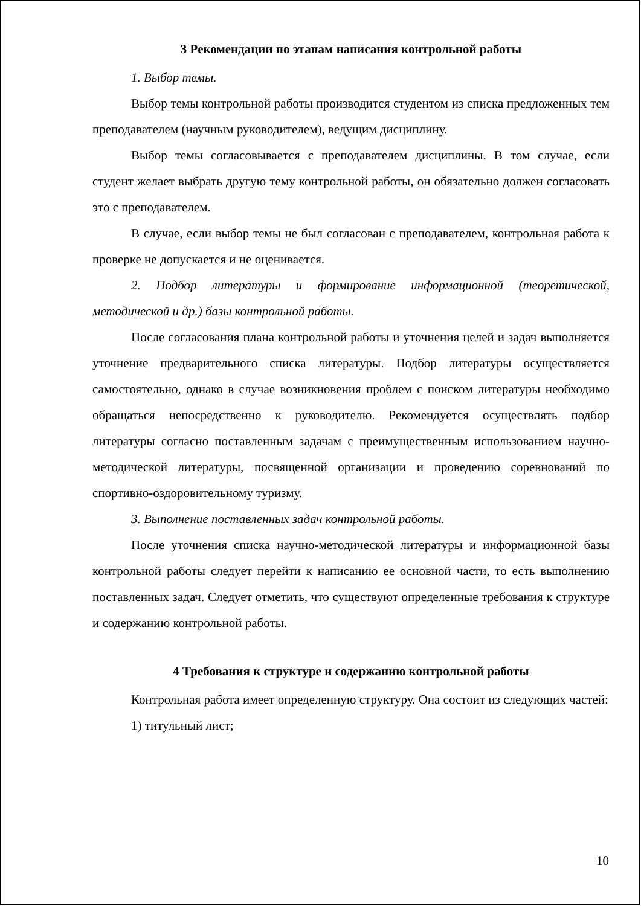3 Рекомендации по этапам написания контрольной работы
1. Выбор темы.
Выбор темы контрольной работы производится студентом из списка предложенных тем преподавателем (научным руководителем), ведущим дисциплину.
Выбор темы согласовывается с преподавателем дисциплины. В том случае, если студент желает выбрать другую тему контрольной работы, он обязательно должен согласовать это с преподавателем.
В случае, если выбор темы не был согласован с преподавателем, контрольная работа к проверке не допускается и не оценивается.
2. Подбор литературы и формирование информационной (теоретической, методической и др.) базы контрольной работы.
После согласования плана контрольной работы и уточнения целей и задач выполняется уточнение предварительного списка литературы. Подбор литературы осуществляется самостоятельно, однако в случае возникновения проблем с поиском литературы необходимо обращаться непосредственно к руководителю. Рекомендуется осуществлять подбор литературы согласно поставленным задачам с преимущественным использованием научно-методической литературы, посвященной организации и проведению соревнований по спортивно-оздоровительному туризму.
3. Выполнение поставленных задач контрольной работы.
После уточнения списка научно-методической литературы и информационной базы контрольной работы следует перейти к написанию ее основной части, то есть выполнению поставленных задач. Следует отметить, что существуют определенные требования к структуре и содержанию контрольной работы.
4 Требования к структуре и содержанию контрольной работы
Контрольная работа имеет определенную структуру. Она состоит из следующих частей:
1) титульный лист;
10